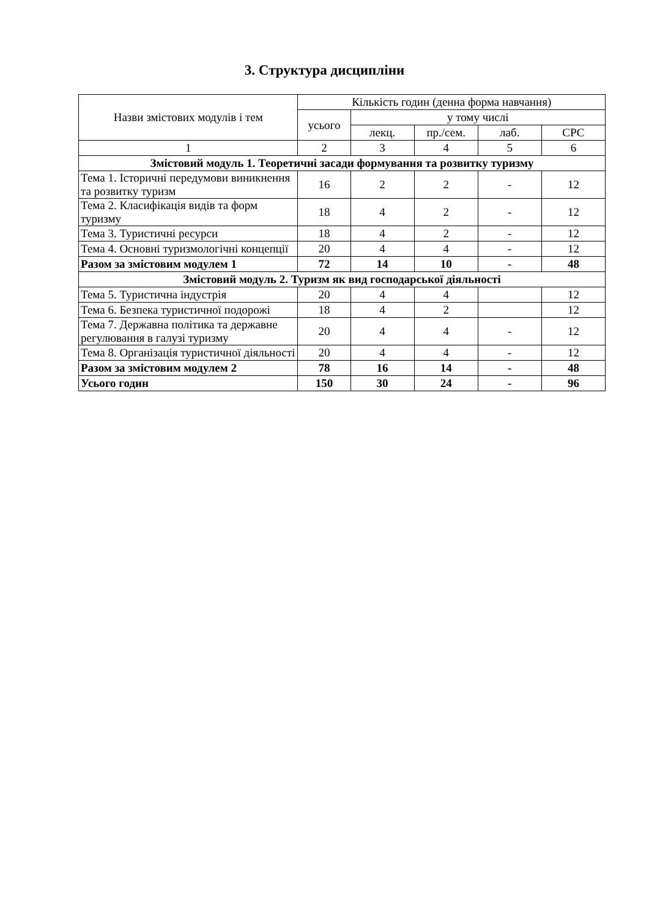3. Структура дисципліни
| Назви змістових модулів і тем | Кількість годин (денна форма навчання) | | | | |
| --- | --- | --- | --- | --- | --- |
| | усього | у тому числі | | | |
| | | лекц. | пр./сем. | лаб. | СРС |
| 1 | 2 | 3 | 4 | 5 | 6 |
| Змістовий модуль 1. Теоретичні засади формування та розвитку туризму | | | | | |
| Тема 1. Історичні передумови виникнення та розвитку туризм | 16 | 2 | 2 | - | 12 |
| Тема 2. Класифікація видів та форм туризму | 18 | 4 | 2 | - | 12 |
| Тема 3. Туристичні ресурси | 18 | 4 | 2 | - | 12 |
| Тема 4. Основні туризмологічні концепції | 20 | 4 | 4 | - | 12 |
| Разом за змістовим модулем 1 | 72 | 14 | 10 | - | 48 |
| Змістовий модуль 2. Туризм як вид господарської діяльності | | | | | |
| Тема 5. Туристична індустрія | 20 | 4 | 4 | | 12 |
| Тема 6. Безпека туристичної подорожі | 18 | 4 | 2 | | 12 |
| Тема 7. Державна політика та державне регулювання в галузі туризму | 20 | 4 | 4 | - | 12 |
| Тема 8. Організація туристичної діяльності | 20 | 4 | 4 | - | 12 |
| Разом за змістовим модулем 2 | 78 | 16 | 14 | - | 48 |
| Усього годин | 150 | 30 | 24 | - | 96 |